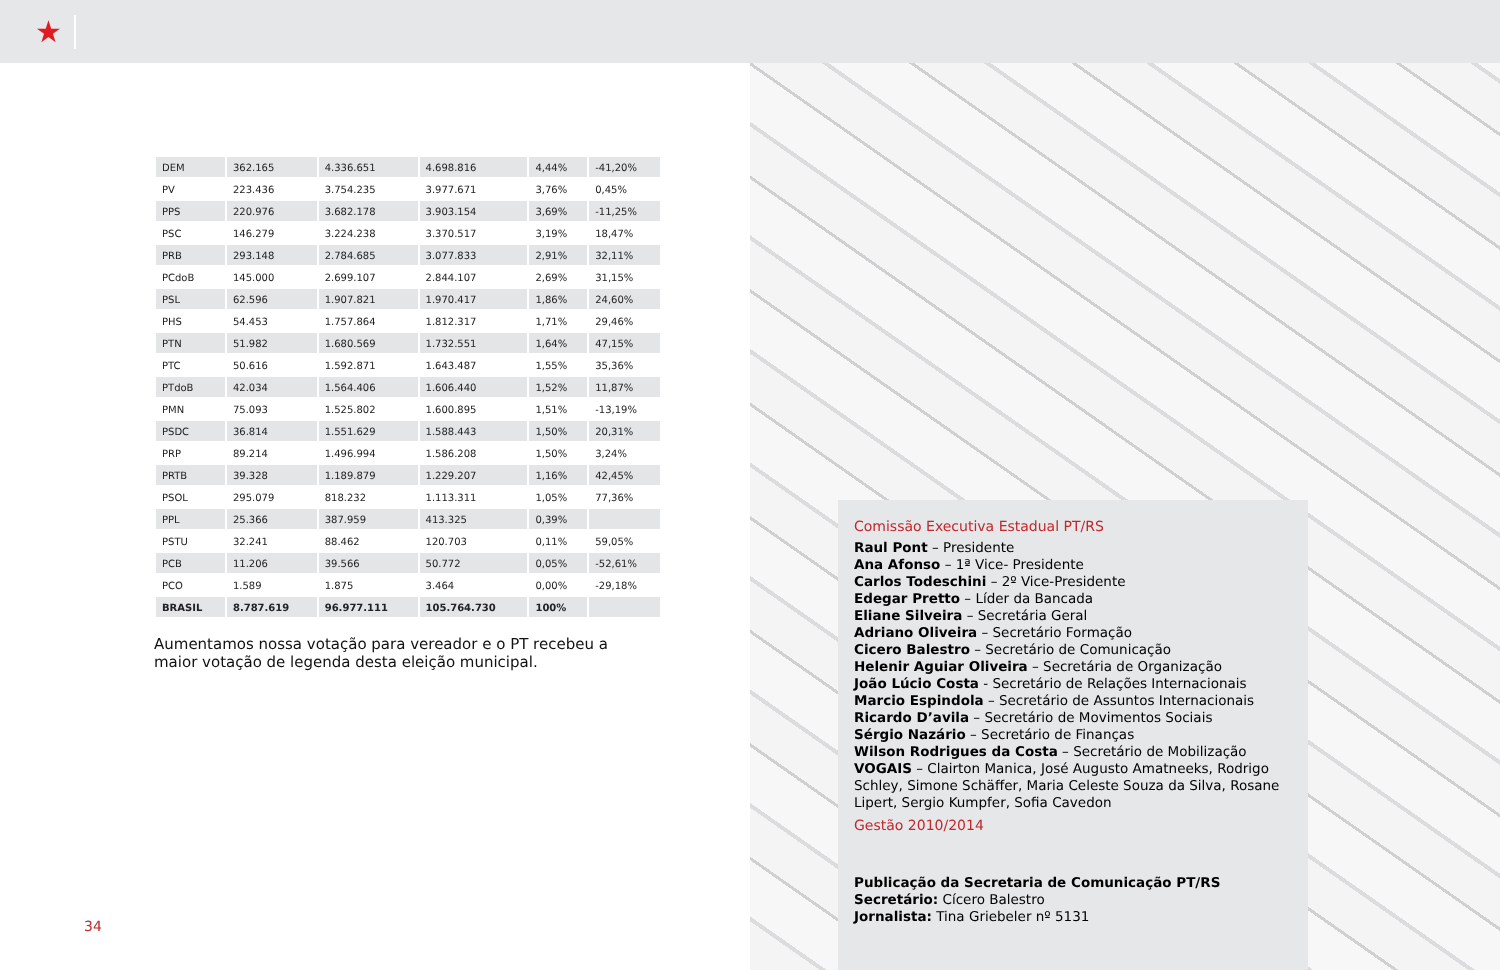★
| DEM | 362.165 | 4.336.651 | 4.698.816 | 4,44% | -41,20% |
| PV | 223.436 | 3.754.235 | 3.977.671 | 3,76% | 0,45% |
| PPS | 220.976 | 3.682.178 | 3.903.154 | 3,69% | -11,25% |
| PSC | 146.279 | 3.224.238 | 3.370.517 | 3,19% | 18,47% |
| PRB | 293.148 | 2.784.685 | 3.077.833 | 2,91% | 32,11% |
| PCdoB | 145.000 | 2.699.107 | 2.844.107 | 2,69% | 31,15% |
| PSL | 62.596 | 1.907.821 | 1.970.417 | 1,86% | 24,60% |
| PHS | 54.453 | 1.757.864 | 1.812.317 | 1,71% | 29,46% |
| PTN | 51.982 | 1.680.569 | 1.732.551 | 1,64% | 47,15% |
| PTC | 50.616 | 1.592.871 | 1.643.487 | 1,55% | 35,36% |
| PTdoB | 42.034 | 1.564.406 | 1.606.440 | 1,52% | 11,87% |
| PMN | 75.093 | 1.525.802 | 1.600.895 | 1,51% | -13,19% |
| PSDC | 36.814 | 1.551.629 | 1.588.443 | 1,50% | 20,31% |
| PRP | 89.214 | 1.496.994 | 1.586.208 | 1,50% | 3,24% |
| PRTB | 39.328 | 1.189.879 | 1.229.207 | 1,16% | 42,45% |
| PSOL | 295.079 | 818.232 | 1.113.311 | 1,05% | 77,36% |
| PPL | 25.366 | 387.959 | 413.325 | 0,39% | |
| PSTU | 32.241 | 88.462 | 120.703 | 0,11% | 59,05% |
| PCB | 11.206 | 39.566 | 50.772 | 0,05% | -52,61% |
| PCO | 1.589 | 1.875 | 3.464 | 0,00% | -29,18% |
| BRASIL | 8.787.619 | 96.977.111 | 105.764.730 | 100% | |
Aumentamos nossa votação para vereador e o PT recebeu a maior votação de legenda desta eleição municipal.
34
Comissão Executiva Estadual PT/RS
Raul Pont – Presidente
Ana Afonso – 1ª Vice- Presidente
Carlos Todeschini – 2º Vice-Presidente
Edegar Pretto – Líder da Bancada
Eliane Silveira – Secretária Geral
Adriano Oliveira – Secretário Formação
Cicero Balestro – Secretário de Comunicação
Helenir Aguiar Oliveira – Secretária de Organização
João Lúcio Costa - Secretário de Relações Internacionais
Marcio Espindola – Secretário de Assuntos Internacionais
Ricardo D’avila – Secretário de Movimentos Sociais
Sérgio Nazário – Secretário de Finanças
Wilson Rodrigues da Costa – Secretário de Mobilização
VOGAIS – Clairton Manica, José Augusto Amatneeks, Rodrigo Schley, Simone Schäffer, Maria Celeste Souza da Silva, Rosane Lipert, Sergio Kumpfer, Sofia Cavedon
Gestão 2010/2014
Publicação da Secretaria de Comunicação PT/RS
Secretário: Cícero Balestro
Jornalista: Tina Griebeler nº 5131